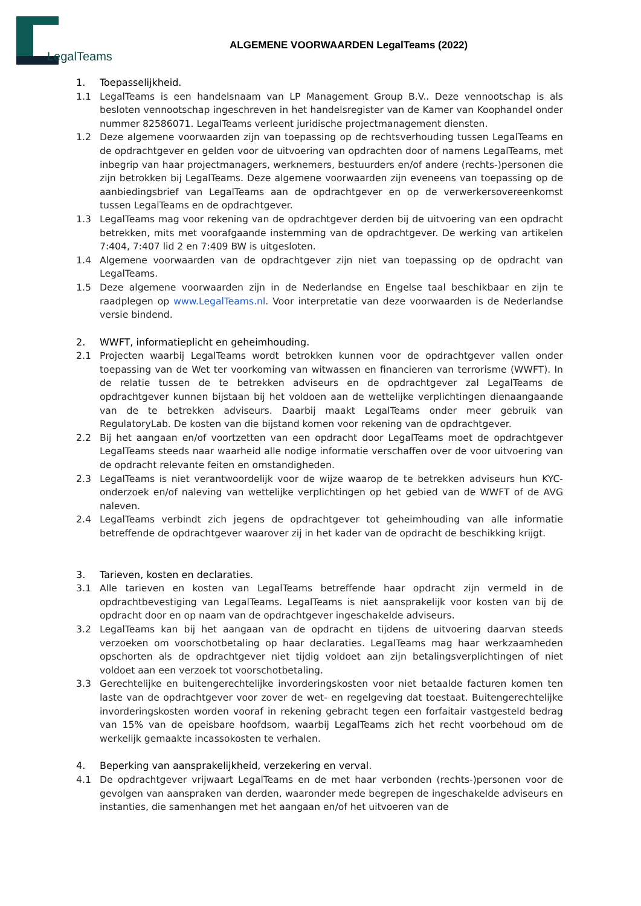LegalTeams
ALGEMENE VOORWAARDEN LegalTeams (2022)
1. Toepasselijkheid.
1.1 LegalTeams is een handelsnaam van LP Management Group B.V.. Deze vennootschap is als besloten vennootschap ingeschreven in het handelsregister van de Kamer van Koophandel onder nummer 82586071. LegalTeams verleent juridische projectmanagement diensten.
1.2 Deze algemene voorwaarden zijn van toepassing op de rechtsverhouding tussen LegalTeams en de opdrachtgever en gelden voor de uitvoering van opdrachten door of namens LegalTeams, met inbegrip van haar projectmanagers, werknemers, bestuurders en/of andere (rechts-)personen die zijn betrokken bij LegalTeams. Deze algemene voorwaarden zijn eveneens van toepassing op de aanbiedingsbrief van LegalTeams aan de opdrachtgever en op de verwerkersovereenkomst tussen LegalTeams en de opdrachtgever.
1.3 LegalTeams mag voor rekening van de opdrachtgever derden bij de uitvoering van een opdracht betrekken, mits met voorafgaande instemming van de opdrachtgever. De werking van artikelen 7:404, 7:407 lid 2 en 7:409 BW is uitgesloten.
1.4 Algemene voorwaarden van de opdrachtgever zijn niet van toepassing op de opdracht van LegalTeams.
1.5 Deze algemene voorwaarden zijn in de Nederlandse en Engelse taal beschikbaar en zijn te raadplegen op www.LegalTeams.nl. Voor interpretatie van deze voorwaarden is de Nederlandse versie bindend.
2. WWFT, informatieplicht en geheimhouding.
2.1 Projecten waarbij LegalTeams wordt betrokken kunnen voor de opdrachtgever vallen onder toepassing van de Wet ter voorkoming van witwassen en financieren van terrorisme (WWFT). In de relatie tussen de te betrekken adviseurs en de opdrachtgever zal LegalTeams de opdrachtgever kunnen bijstaan bij het voldoen aan de wettelijke verplichtingen dienaangaande van de te betrekken adviseurs. Daarbij maakt LegalTeams onder meer gebruik van RegulatoryLab. De kosten van die bijstand komen voor rekening van de opdrachtgever.
2.2 Bij het aangaan en/of voortzetten van een opdracht door LegalTeams moet de opdrachtgever LegalTeams steeds naar waarheid alle nodige informatie verschaffen over de voor uitvoering van de opdracht relevante feiten en omstandigheden.
2.3 LegalTeams is niet verantwoordelijk voor de wijze waarop de te betrekken adviseurs hun KYC-onderzoek en/of naleving van wettelijke verplichtingen op het gebied van de WWFT of de AVG naleven.
2.4 LegalTeams verbindt zich jegens de opdrachtgever tot geheimhouding van alle informatie betreffende de opdrachtgever waarover zij in het kader van de opdracht de beschikking krijgt.
3. Tarieven, kosten en declaraties.
3.1 Alle tarieven en kosten van LegalTeams betreffende haar opdracht zijn vermeld in de opdrachtbevestiging van LegalTeams. LegalTeams is niet aansprakelijk voor kosten van bij de opdracht door en op naam van de opdrachtgever ingeschakelde adviseurs.
3.2 LegalTeams kan bij het aangaan van de opdracht en tijdens de uitvoering daarvan steeds verzoeken om voorschotbetaling op haar declaraties. LegalTeams mag haar werkzaamheden opschorten als de opdrachtgever niet tijdig voldoet aan zijn betalingsverplichtingen of niet voldoet aan een verzoek tot voorschotbetaling.
3.3 Gerechtelijke en buitengerechtelijke invorderingskosten voor niet betaalde facturen komen ten laste van de opdrachtgever voor zover de wet- en regelgeving dat toestaat. Buitengerechtelijke invorderingskosten worden vooraf in rekening gebracht tegen een forfaitair vastgesteld bedrag van 15% van de opeisbare hoofdsom, waarbij LegalTeams zich het recht voorbehoud om de werkelijk gemaakte incassokosten te verhalen.
4. Beperking van aansprakelijkheid, verzekering en verval.
4.1 De opdrachtgever vrijwaart LegalTeams en de met haar verbonden (rechts-)personen voor de gevolgen van aanspraken van derden, waaronder mede begrepen de ingeschakelde adviseurs en instanties, die samenhangen met het aangaan en/of het uitvoeren van de